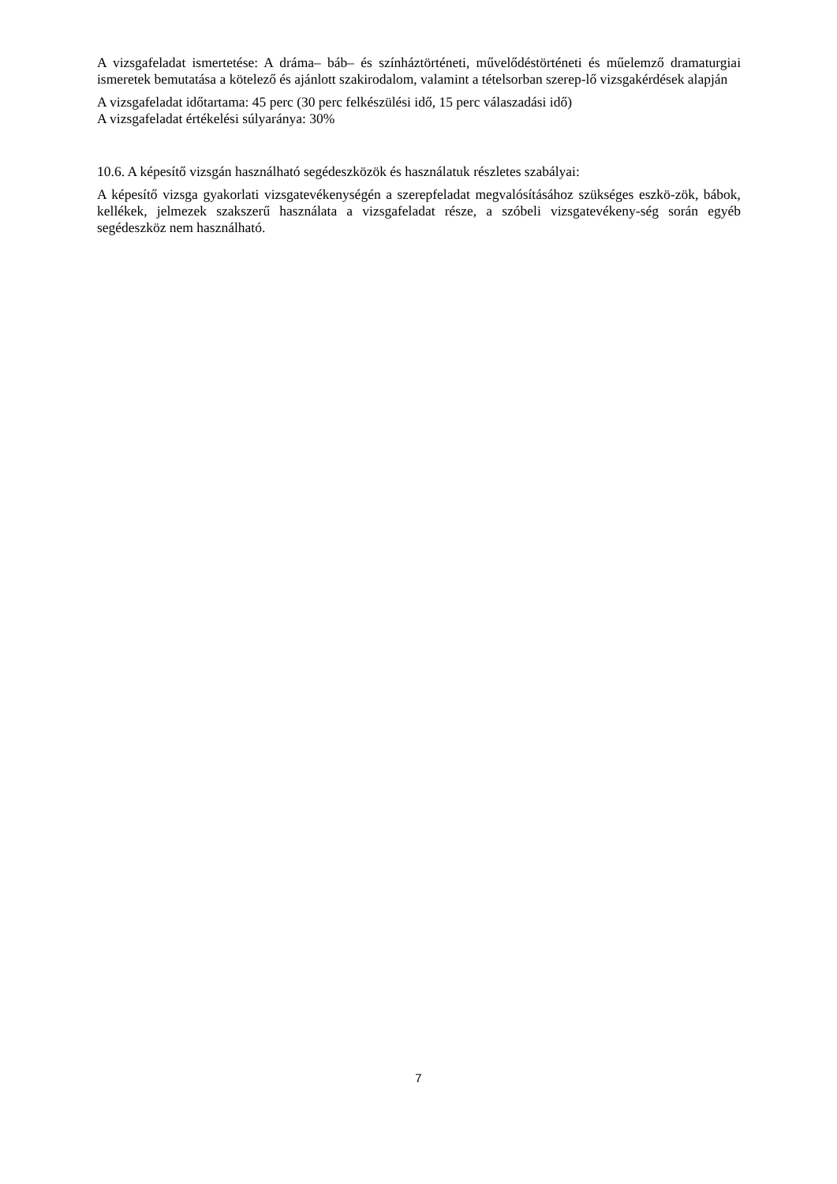A vizsgafeladat ismertetése: A dráma– báb– és színháztörténeti, művelődéstörténeti és műelemző dramaturgiai ismeretek bemutatása a kötelező és ajánlott szakirodalom, valamint a tételsorban szerep-lő vizsgakérdések alapján
A vizsgafeladat időtartama: 45 perc (30 perc felkészülési idő, 15 perc válaszadási idő)
A vizsgafeladat értékelési súlyaránya: 30%
10.6. A képesítő vizsgán használható segédeszközök és használatuk részletes szabályai:
A képesítő vizsga gyakorlati vizsgatevékenységén a szerepfeladat megvalósításához szükséges eszkö-zök, bábok, kellékek, jelmezek szakszerű használata a vizsgafeladat része, a szóbeli vizsgatevékeny-ség során egyéb segédeszköz nem használható.
7